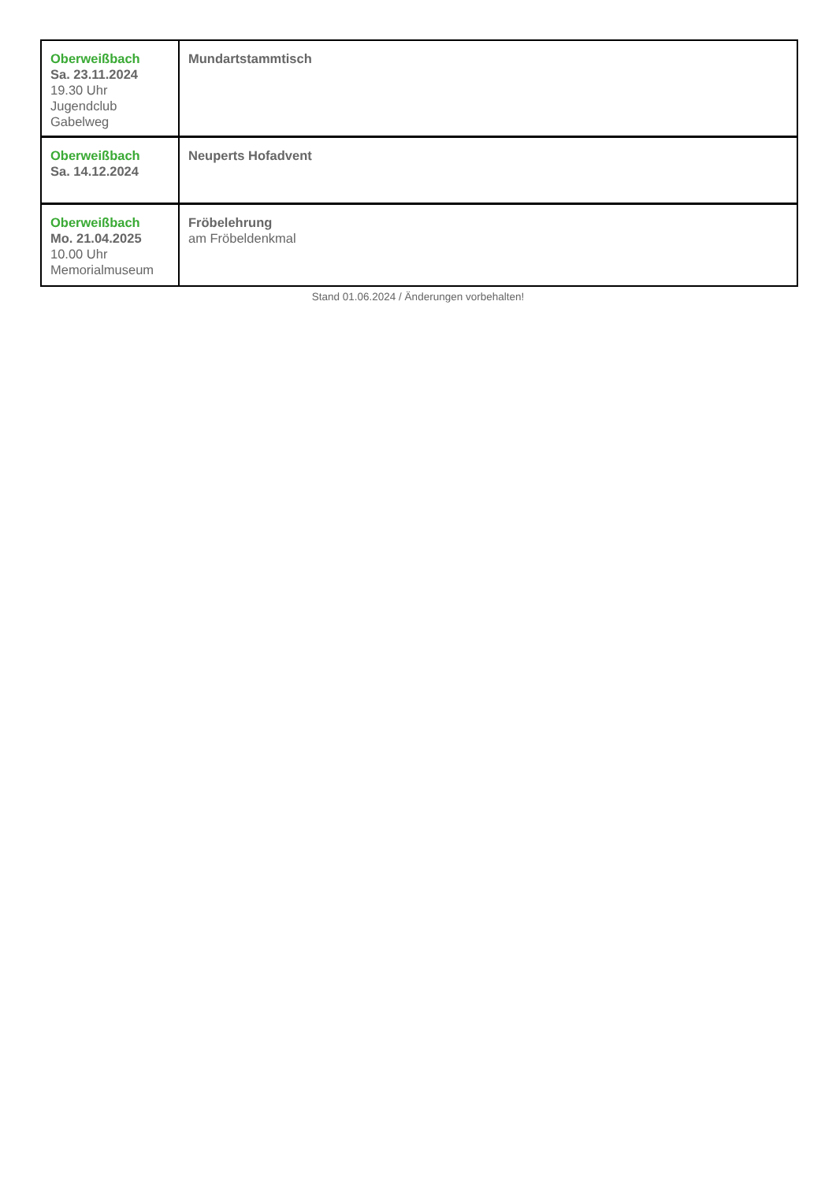| Oberweißbach Sa. 23.11.2024 19.30 Uhr Jugendclub Gabelweg | Mundartstammtisch |
| Oberweißbach Sa. 14.12.2024 | Neuperts Hofadvent |
| Oberweißbach Mo. 21.04.2025 10.00 Uhr Memorialmuseum | Fröbelehrung am Fröbeldenkmal |
Stand 01.06.2024 / Änderungen vorbehalten!